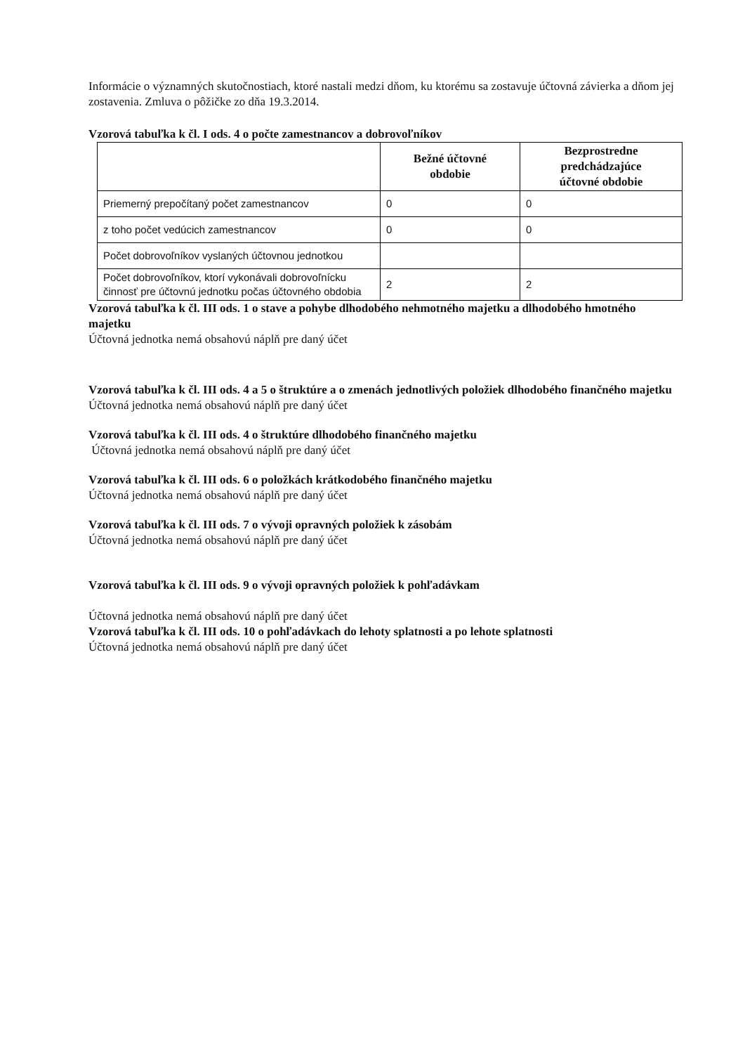Informácie o významných skutočnostiach, ktoré nastali medzi dňom, ku ktorému sa zostavuje účtovná závierka a dňom jej zostavenia. Zmluva o pôžičke zo dňa 19.3.2014.
Vzorová tabuľka k čl. I ods. 4 o počte zamestnancov a dobrovoľníkov
| | Bežné účtovné obdobie | Bezprostredne predchádzajúce účtovné obdobie |
| --- | --- | --- |
| Priemerný prepočítaný počet zamestnancov | 0 | 0 |
| z toho počet vedúcich zamestnancov | 0 | 0 |
| Počet dobrovoľníkov vyslaných účtovnou jednotkou | | |
| Počet dobrovoľníkov, ktorí vykonávali dobrovoľnícku činnosť pre účtovnú jednotku počas účtovného obdobia | 2 | 2 |
Vzorová tabuľka k čl. III ods. 1 o stave a pohybe dlhodobého nehmotného majetku a dlhodobého hmotného majetku
Účtovná jednotka nemá obsahovú náplň pre daný účet
Vzorová tabuľka k čl. III ods. 4 a 5 o štruktúre a o zmenách jednotlivých položiek dlhodobého finančného majetku
Účtovná jednotka nemá obsahovú náplň pre daný účet
Vzorová tabuľka k čl. III ods. 4 o štruktúre dlhodobého finančného majetku
Účtovná jednotka nemá obsahovú náplň pre daný účet
Vzorová tabuľka k čl. III ods. 6 o položkách krátkodobého finančného majetku
Účtovná jednotka nemá obsahovú náplň pre daný účet
Vzorová tabuľka k čl. III ods. 7 o vývoji opravných položiek k zásobám
Účtovná jednotka nemá obsahovú náplň pre daný účet
Vzorová tabuľka k čl. III ods. 9 o vývoji opravných položiek k pohľadávkam
Účtovná jednotka nemá obsahovú náplň pre daný účet
Vzorová tabuľka k čl. III ods. 10 o pohľadávkach do lehoty splatnosti a po lehote splatnosti
Účtovná jednotka nemá obsahovú náplň pre daný účet